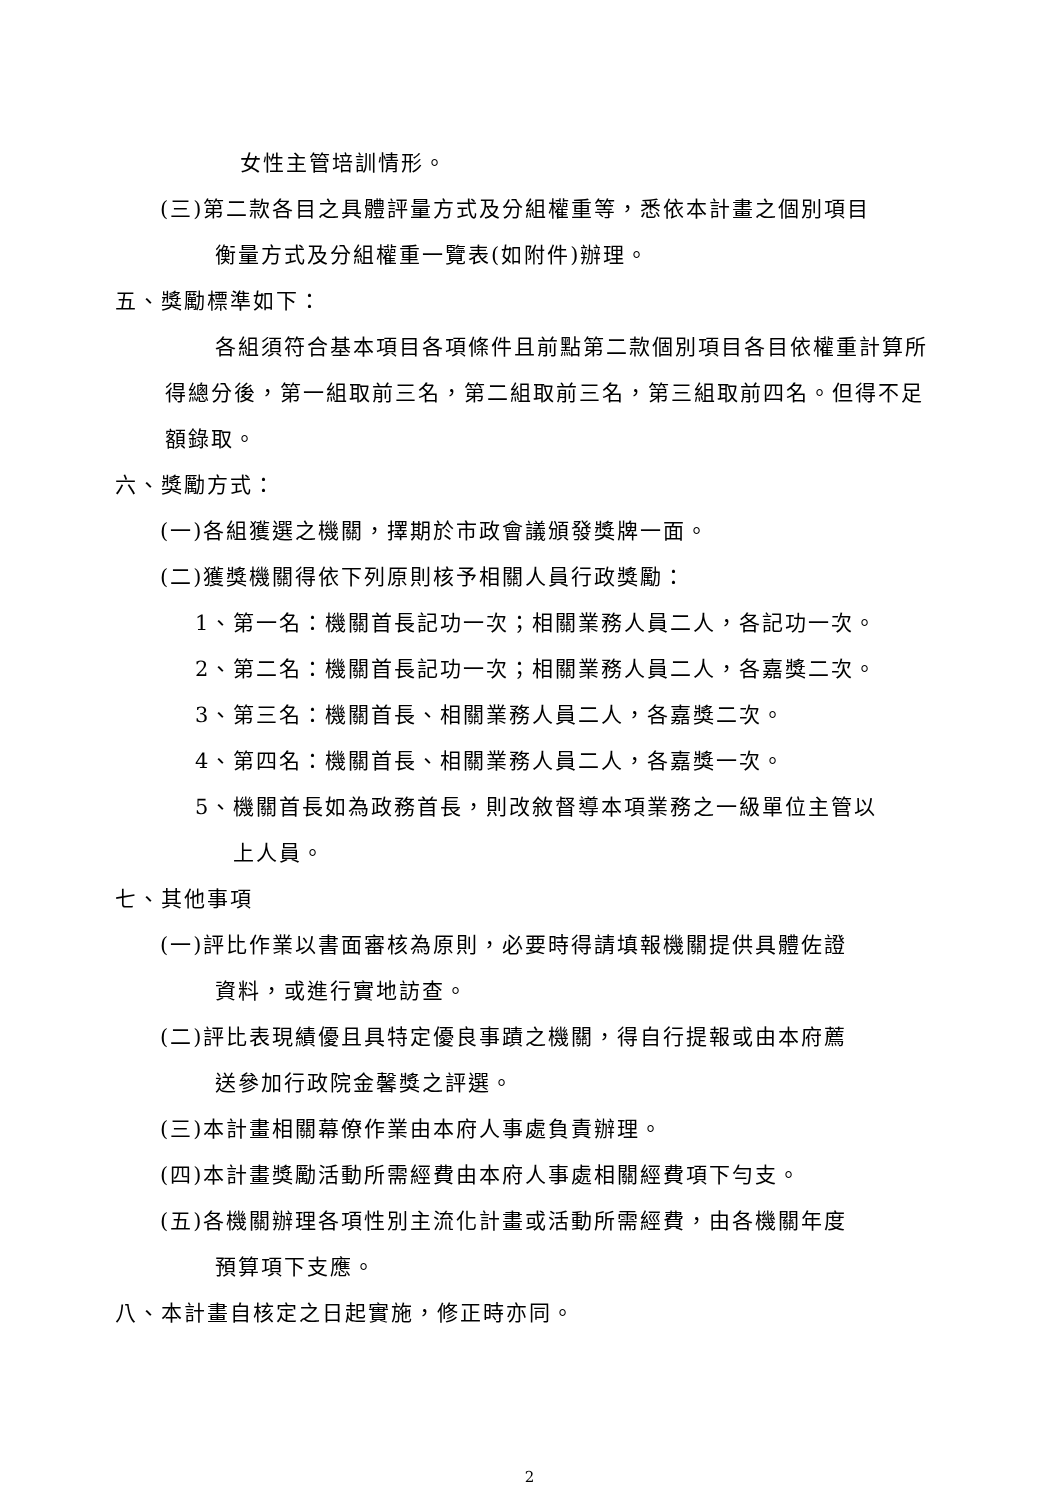女性主管培訓情形。
(三)第二款各目之具體評量方式及分組權重等，悉依本計畫之個別項目
衡量方式及分組權重一覽表(如附件)辦理。
五、獎勵標準如下：
各組須符合基本項目各項條件且前點第二款個別項目各目依權重計算所得總分後，第一組取前三名，第二組取前三名，第三組取前四名。但得不足額錄取。
六、獎勵方式：
(一)各組獲選之機關，擇期於市政會議頒發獎牌一面。
(二)獲獎機關得依下列原則核予相關人員行政獎勵：
1、第一名：機關首長記功一次；相關業務人員二人，各記功一次。
2、第二名：機關首長記功一次；相關業務人員二人，各嘉獎二次。
3、第三名：機關首長、相關業務人員二人，各嘉獎二次。
4、第四名：機關首長、相關業務人員二人，各嘉獎一次。
5、機關首長如為政務首長，則改敘督導本項業務之一級單位主管以
上人員。
七、其他事項
(一)評比作業以書面審核為原則，必要時得請填報機關提供具體佐證
資料，或進行實地訪查。
(二)評比表現績優且具特定優良事蹟之機關，得自行提報或由本府薦
送參加行政院金馨獎之評選。
(三)本計畫相關幕僚作業由本府人事處負責辦理。
(四)本計畫獎勵活動所需經費由本府人事處相關經費項下勻支。
(五)各機關辦理各項性別主流化計畫或活動所需經費，由各機關年度
預算項下支應。
八、本計畫自核定之日起實施，修正時亦同。
2